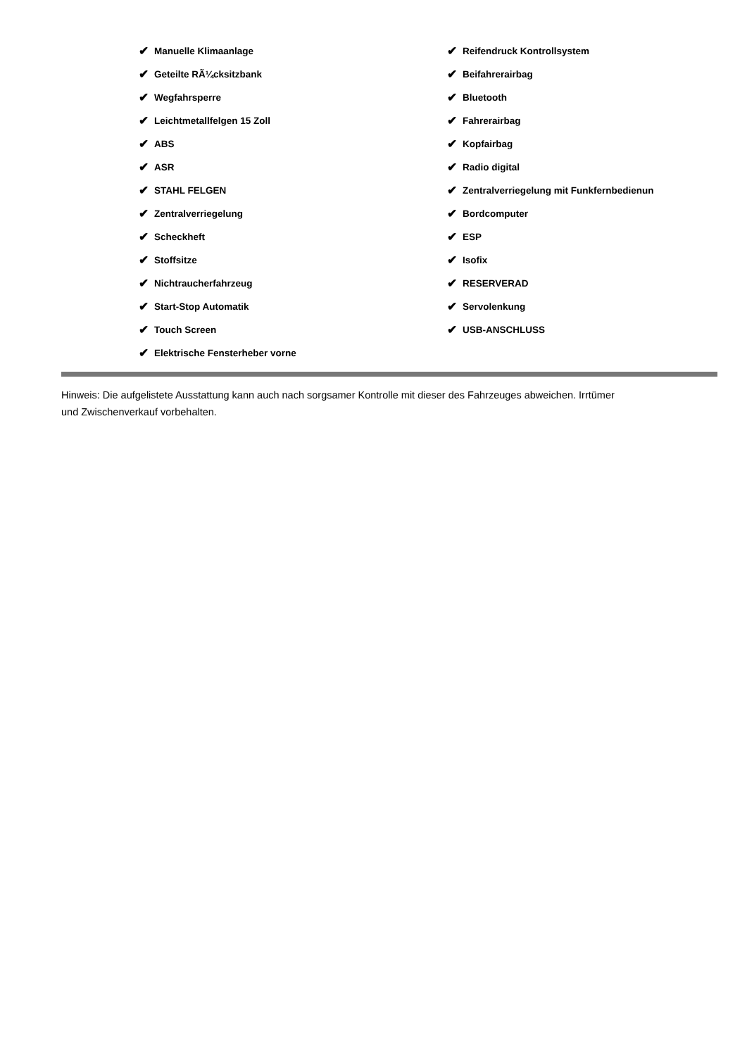✔ Manuelle Klimaanlage
✔ Geteilte RÃ¼cksitzbank
✔ Wegfahrsperre
✔ Leichtmetallfelgen 15 Zoll
✔ ABS
✔ ASR
✔ STAHL FELGEN
✔ Zentralverriegelung
✔ Scheckheft
✔ Stoffsitze
✔ Nichtraucherfahrzeug
✔ Start-Stop Automatik
✔ Touch Screen
✔ Elektrische Fensterheber vorne
✔ Reifendruck Kontrollsystem
✔ Beifahrerairbag
✔ Bluetooth
✔ Fahrerairbag
✔ Kopfairbag
✔ Radio digital
✔ Zentralverriegelung mit Funkfernbedienun
✔ Bordcomputer
✔ ESP
✔ Isofix
✔ RESERVERAD
✔ Servolenkung
✔ USB-ANSCHLUSS
Hinweis: Die aufgelistete Ausstattung kann auch nach sorgsamer Kontrolle mit dieser des Fahrzeuges abweichen. Irrtümer und Zwischenverkauf vorbehalten.